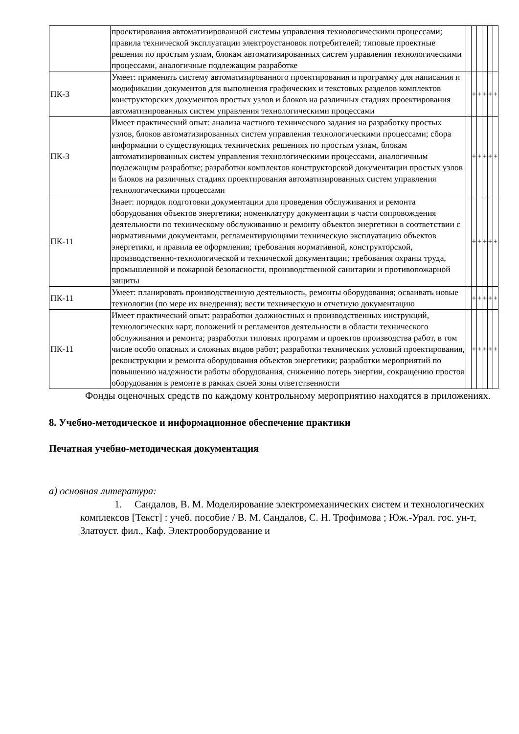| | проектирования автоматизированной системы управления технологическими процессами; правила технической эксплуатации электроустановок потребителей; типовые проектные решения по простым узлам, блокам автоматизированных систем управления технологическими процессами, аналогичные подлежащим разработке | | | | | | |
| ПК-3 | Умеет: применять систему автоматизированного проектирования и программу для написания и модификации документов для выполнения графических и текстовых разделов комплектов конструкторских документов простых узлов и блоков на различных стадиях проектирования автоматизированных систем управления технологическими процессами | | + | + | + | + | + |
| ПК-3 | Имеет практический опыт: анализа частного технического задания на разработку простых узлов, блоков автоматизированных систем управления технологическими процессами; сбора информации о существующих технических решениях по простым узлам, блокам автоматизированных систем управления технологическими процессами, аналогичным подлежащим разработке; разработки комплектов конструкторской документации простых узлов и блоков на различных стадиях проектирования автоматизированных систем управления технологическими процессами | | + | + | + | + | + |
| ПК-11 | Знает: порядок подготовки документации для проведения обслуживания и ремонта оборудования объектов энергетики; номенклатуру документации в части сопровождения деятельности по техническому обслуживанию и ремонту объектов энергетики в соответствии с нормативными документами, регламентирующими техническую эксплуатацию объектов энергетики, и правила ее оформления; требования нормативной, конструкторской, производственно-технологической и технической документации; требования охраны труда, промышленной и пожарной безопасности, производственной санитарии и противопожарной защиты | | + | + | + | + | + |
| ПК-11 | Умеет: планировать производственную деятельность, ремонты оборудования; осваивать новые технологии (по мере их внедрения); вести техническую и отчетную документацию | | + | + | + | + | + |
| ПК-11 | Имеет практический опыт: разработки должностных и производственных инструкций, технологических карт, положений и регламентов деятельности в области технического обслуживания и ремонта; разработки типовых программ и проектов производства работ, в том числе особо опасных и сложных видов работ; разработки технических условий проектирования, реконструкции и ремонта оборудования объектов энергетики; разработки мероприятий по повышению надежности работы оборудования, снижению потерь энергии, сокращению простоя оборудования в ремонте в рамках своей зоны ответственности | | + | + | + | + | + |
Фонды оценочных средств по каждому контрольному мероприятию находятся в приложениях.
8. Учебно-методическое и информационное обеспечение практики
Печатная учебно-методическая документация
а) основная литература:
1. Сандалов, В. М. Моделирование электромеханических систем и технологических комплексов [Текст] : учеб. пособие / В. М. Сандалов, С. Н. Трофимова ; Юж.-Урал. гос. ун-т, Златоуст. фил., Каф. Электрооборудование и